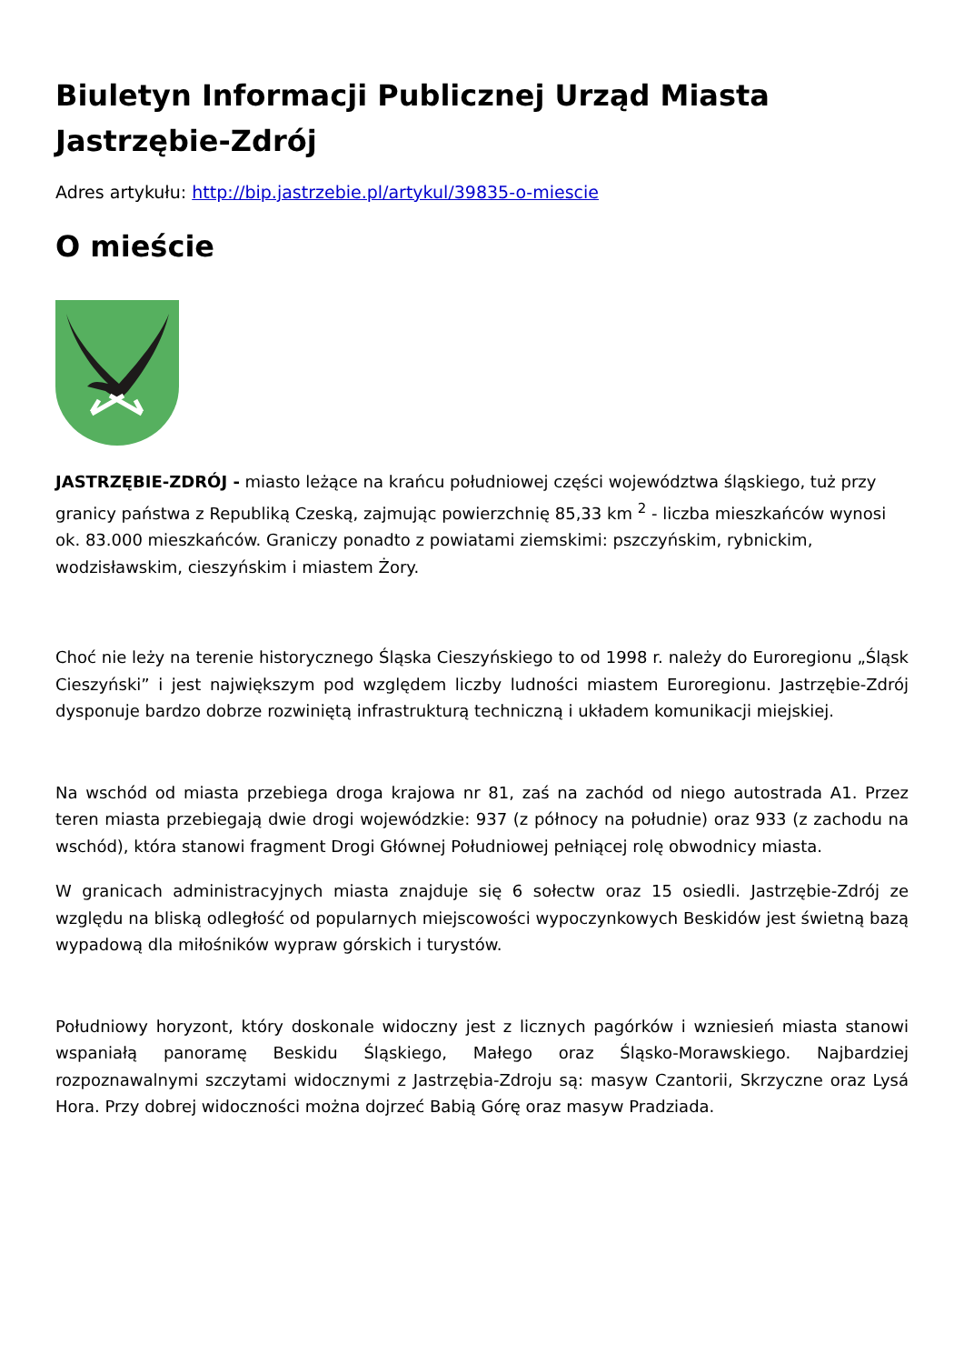Biuletyn Informacji Publicznej Urząd Miasta Jastrzębie-Zdrój
Adres artykułu: http://bip.jastrzebie.pl/artykul/39835-o-miescie
O mieście
JASTRZĘBIE-ZDRÓJ - miasto leżące na krańcu południowej części województwa śląskiego, tuż przy granicy państwa z Republiką Czeską, zajmując powierzchnię 85,33 km <sup>2</sup> - liczba mieszkańców wynosi ok. 83.000 mieszkańców. Graniczy ponadto z powiatami ziemskimi: pszczyńskim, rybnickim, wodzisławskim, cieszyńskim i miastem Żory.
Choć nie leży na terenie historycznego Śląska Cieszyńskiego to od 1998 r. należy do Euroregionu „Śląsk Cieszyński” i jest największym pod względem liczby ludności miastem Euroregionu. Jastrzębie-Zdrój dysponuje bardzo dobrze rozwiniętą infrastrukturą techniczną i układem komunikacji miejskiej.
Na wschód od miasta przebiega droga krajowa nr 81, zaś na zachód od niego autostrada A1. Przez teren miasta przebiegają dwie drogi wojewódzkie: 937 (z północy na południe) oraz 933 (z zachodu na wschód), która stanowi fragment Drogi Głównej Południowej pełniącej rolę obwodnicy miasta.
W granicach administracyjnych miasta znajduje się 6 sołectw oraz 15 osiedli. Jastrzębie-Zdrój ze względu na bliską odległość od popularnych miejscowości wypoczynkowych Beskidów jest świetną bazą wypadową dla miłośników wypraw górskich i turystów.
Południowy horyzont, który doskonale widoczny jest z licznych pagórków i wzniesień miasta stanowi wspaniałą panoramę Beskidu Śląskiego, Małego oraz Śląsko-Morawskiego. Najbardziej rozpoznawalnymi szczytami widocznymi z Jastrzębia-Zdroju są: masyw Czantorii, Skrzyczne oraz Lysá Hora. Przy dobrej widoczności można dojrzeć Babią Górę oraz masyw Pradziada.